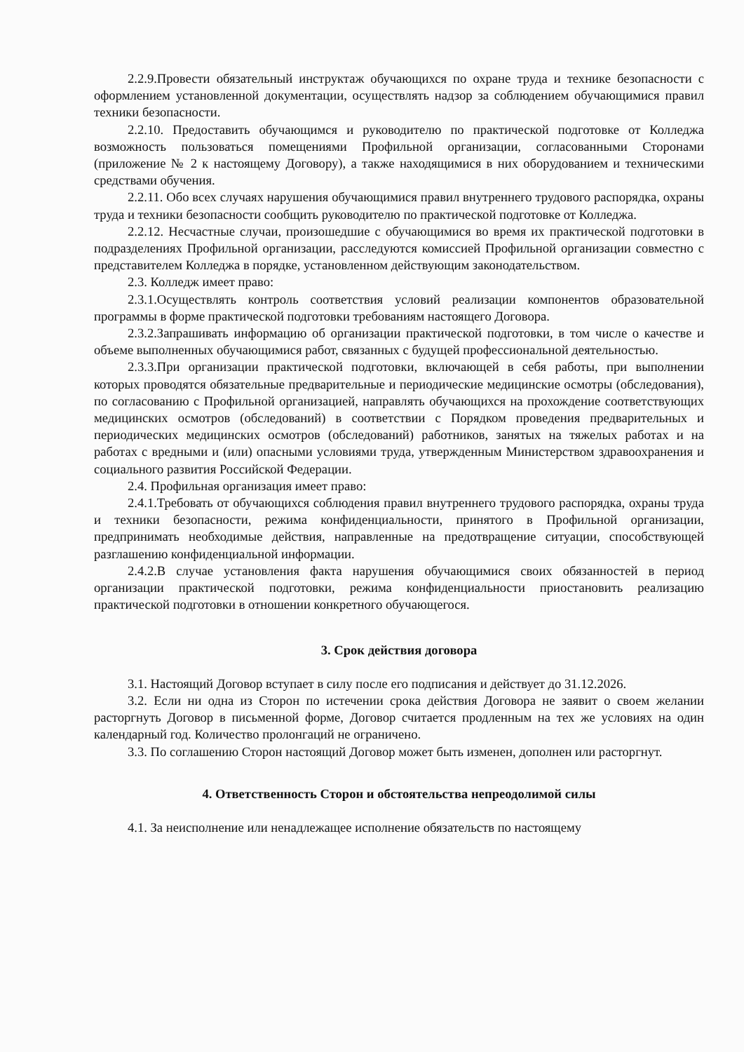2.2.9.Провести обязательный инструктаж обучающихся по охране труда и технике безопасности с оформлением установленной документации, осуществлять надзор за соблюдением обучающимися правил техники безопасности.
2.2.10. Предоставить обучающимся и руководителю по практической подготовке от Колледжа возможность пользоваться помещениями Профильной организации, согласованными Сторонами (приложение № 2 к настоящему Договору), а также находящимися в них оборудованием и техническими средствами обучения.
2.2.11. Обо всех случаях нарушения обучающимися правил внутреннего трудового распорядка, охраны труда и техники безопасности сообщить руководителю по практической подготовке от Колледжа.
2.2.12. Несчастные случаи, произошедшие с обучающимися во время их практической подготовки в подразделениях Профильной организации, расследуются комиссией Профильной организации совместно с представителем Колледжа в порядке, установленном действующим законодательством.
2.3. Колледж имеет право:
2.3.1.Осуществлять контроль соответствия условий реализации компонентов образовательной программы в форме практической подготовки требованиям настоящего Договора.
2.3.2.Запрашивать информацию об организации практической подготовки, в том числе о качестве и объеме выполненных обучающимися работ, связанных с будущей профессиональной деятельностью.
2.3.3.При организации практической подготовки, включающей в себя работы, при выполнении которых проводятся обязательные предварительные и периодические медицинские осмотры (обследования), по согласованию с Профильной организацией, направлять обучающихся на прохождение соответствующих медицинских осмотров (обследований) в соответствии с Порядком проведения предварительных и периодических медицинских осмотров (обследований) работников, занятых на тяжелых работах и на работах с вредными и (или) опасными условиями труда, утвержденным Министерством здравоохранения и социального развития Российской Федерации.
2.4. Профильная организация имеет право:
2.4.1.Требовать от обучающихся соблюдения правил внутреннего трудового распорядка, охраны труда и техники безопасности, режима конфиденциальности, принятого в Профильной организации, предпринимать необходимые действия, направленные на предотвращение ситуации, способствующей разглашению конфиденциальной информации.
2.4.2.В случае установления факта нарушения обучающимися своих обязанностей в период организации практической подготовки, режима конфиденциальности приостановить реализацию практической подготовки в отношении конкретного обучающегося.
3. Срок действия договора
3.1. Настоящий Договор вступает в силу после его подписания и действует до 31.12.2026.
3.2. Если ни одна из Сторон по истечении срока действия Договора не заявит о своем желании расторгнуть Договор в письменной форме, Договор считается продленным на тех же условиях на один календарный год. Количество пролонгаций не ограничено.
3.3. По соглашению Сторон настоящий Договор может быть изменен, дополнен или расторгнут.
4. Ответственность Сторон и обстоятельства непреодолимой силы
4.1. За неисполнение или ненадлежащее исполнение обязательств по настоящему